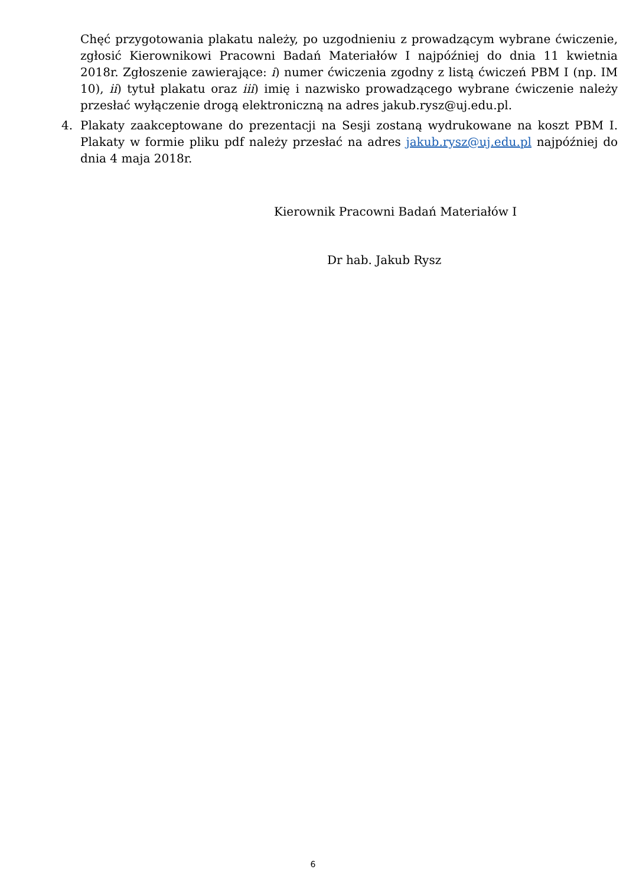Chęć przygotowania plakatu należy, po uzgodnieniu z prowadzącym wybrane ćwiczenie, zgłosić Kierownikowi Pracowni Badań Materiałów I najpóźniej do dnia 11 kwietnia 2018r. Zgłoszenie zawierające: i) numer ćwiczenia zgodny z listą ćwiczeń PBM I (np. IM 10), ii) tytuł plakatu oraz iii) imię i nazwisko prowadzącego wybrane ćwiczenie należy przesłać wyłączenie drogą elektroniczną na adres jakub.rysz@uj.edu.pl.
4. Plakaty zaakceptowane do prezentacji na Sesji zostaną wydrukowane na koszt PBM I. Plakaty w formie pliku pdf należy przesłać na adres jakub.rysz@uj.edu.pl najpóźniej do dnia 4 maja 2018r.
Kierownik Pracowni Badań Materiałów I
Dr hab. Jakub Rysz
6